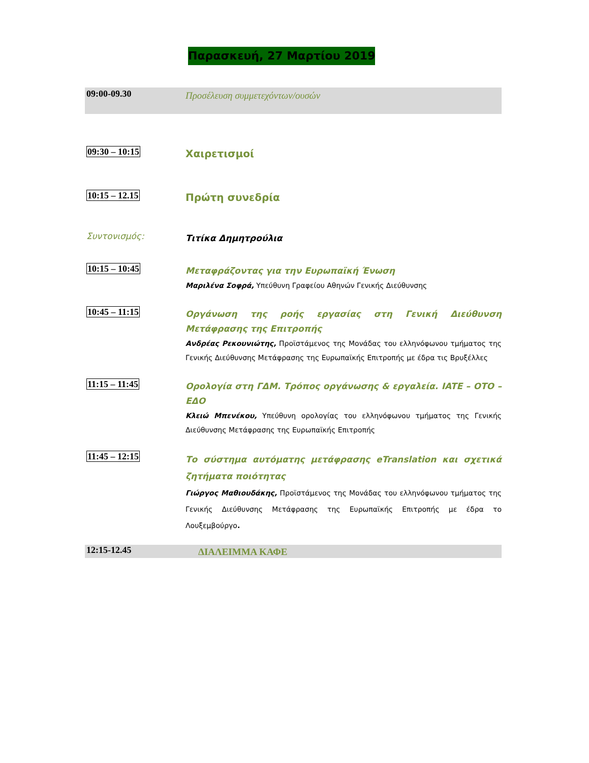Παρασκευή, 27 Μαρτίου 2019
09:00-09.30
Προσέλευση συμμετεχόντων/ουσών
09:30 – 10:15
Χαιρετισμοί
10:15 – 12.15
Πρώτη συνεδρία
Συντονισμός:
Τιτίκα Δημητρούλια
10:15 – 10:45
Μεταφράζοντας για την Ευρωπαϊκή Ένωση
Μαριλένα Σοφρά, Υπεύθυνη Γραφείου Αθηνών Γενικής Διεύθυνσης
10:45 – 11:15
Οργάνωση της ροής εργασίας στη Γενική Διεύθυνση Μετάφρασης της Επιτροπής
Ανδρέας Ρεκουνιώτης, Προϊστάμενος της Μονάδας του ελληνόφωνου τμήματος της Γενικής Διεύθυνσης Μετάφρασης της Ευρωπαϊκής Επιτροπής με έδρα τις Βρυξέλλες
11:15 – 11:45
Ορολογία στη ΓΔΜ. Τρόπος οργάνωσης & εργαλεία. IATE – OTO – ΕΔΟ
Κλειώ Μπενέκου, Υπεύθυνη ορολογίας του ελληνόφωνου τμήματος της Γενικής Διεύθυνσης Μετάφρασης της Ευρωπαϊκής Επιτροπής
11:45 – 12:15
Το σύστημα αυτόματης μετάφρασης eTranslation και σχετικά ζητήματα ποιότητας
Γιώργος Μαθιουδάκης, Προϊστάμενος της Μονάδας του ελληνόφωνου τμήματος της Γενικής Διεύθυνσης Μετάφρασης της Ευρωπαϊκής Επιτροπής με έδρα το Λουξεμβούργο.
12:15-12.45
ΔΙΑΛΕΙΜΜΑ ΚΑΦΕ